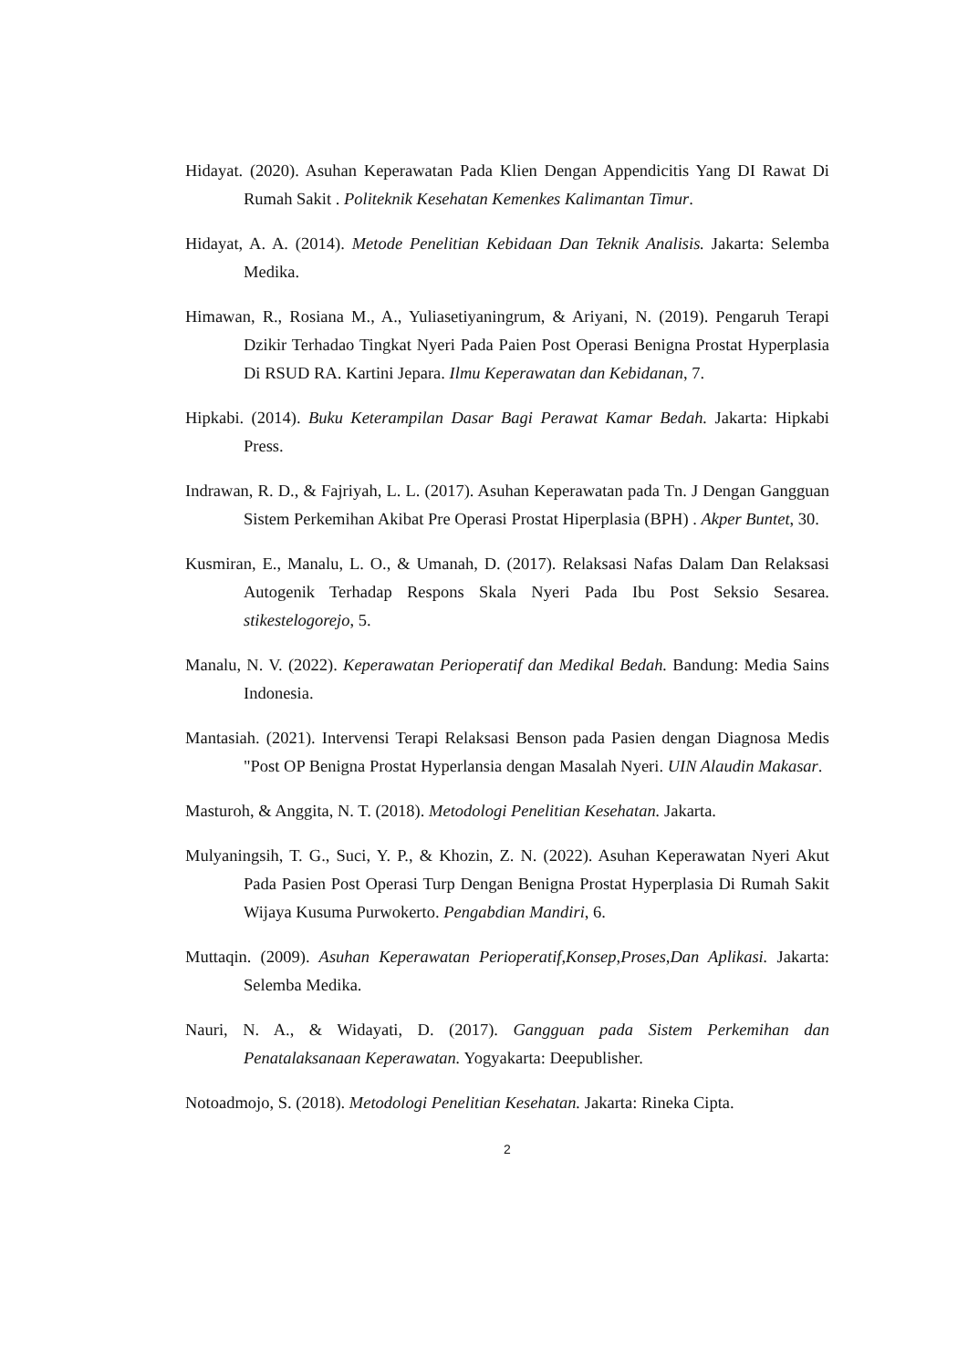Hidayat. (2020). Asuhan Keperawatan Pada Klien Dengan Appendicitis Yang DI Rawat Di Rumah Sakit . Politeknik Kesehatan Kemenkes Kalimantan Timur.
Hidayat, A. A. (2014). Metode Penelitian Kebidaan Dan Teknik Analisis. Jakarta: Selemba Medika.
Himawan, R., Rosiana M., A., Yuliasetiyaningrum, & Ariyani, N. (2019). Pengaruh Terapi Dzikir Terhadao Tingkat Nyeri Pada Paien Post Operasi Benigna Prostat Hyperplasia Di RSUD RA. Kartini Jepara. Ilmu Keperawatan dan Kebidanan, 7.
Hipkabi. (2014). Buku Keterampilan Dasar Bagi Perawat Kamar Bedah. Jakarta: Hipkabi Press.
Indrawan, R. D., & Fajriyah, L. L. (2017). Asuhan Keperawatan pada Tn. J Dengan Gangguan Sistem Perkemihan Akibat Pre Operasi Prostat Hiperplasia (BPH) . Akper Buntet, 30.
Kusmiran, E., Manalu, L. O., & Umanah, D. (2017). Relaksasi Nafas Dalam Dan Relaksasi Autogenik Terhadap Respons Skala Nyeri Pada Ibu Post Seksio Sesarea. stikestelogorejo, 5.
Manalu, N. V. (2022). Keperawatan Perioperatif dan Medikal Bedah. Bandung: Media Sains Indonesia.
Mantasiah. (2021). Intervensi Terapi Relaksasi Benson pada Pasien dengan Diagnosa Medis "Post OP Benigna Prostat Hyperlansia dengan Masalah Nyeri. UIN Alaudin Makasar.
Masturoh, & Anggita, N. T. (2018). Metodologi Penelitian Kesehatan. Jakarta.
Mulyaningsih, T. G., Suci, Y. P., & Khozin, Z. N. (2022). Asuhan Keperawatan Nyeri Akut Pada Pasien Post Operasi Turp Dengan Benigna Prostat Hyperplasia Di Rumah Sakit Wijaya Kusuma Purwokerto. Pengabdian Mandiri, 6.
Muttaqin. (2009). Asuhan Keperawatan Perioperatif,Konsep,Proses,Dan Aplikasi. Jakarta: Selemba Medika.
Nauri, N. A., & Widayati, D. (2017). Gangguan pada Sistem Perkemihan dan Penatalaksanaan Keperawatan. Yogyakarta: Deepublisher.
Notoadmojo, S. (2018). Metodologi Penelitian Kesehatan. Jakarta: Rineka Cipta.
2